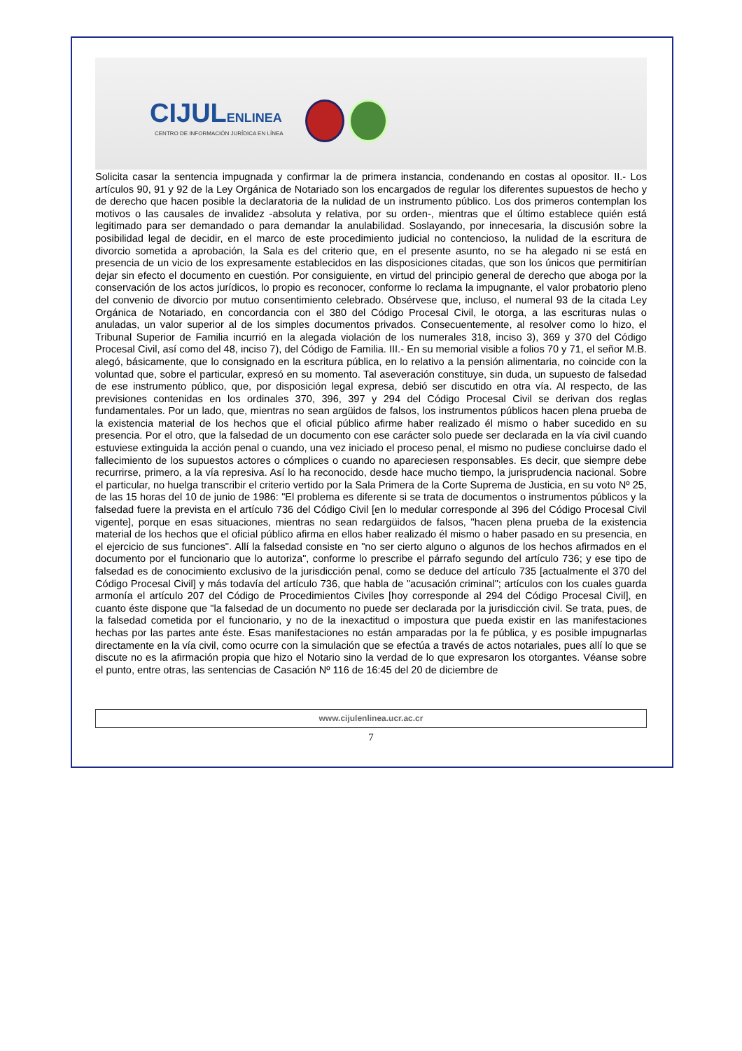CIJULENLINEA
CENTRO DE INFORMACIÓN JURÍDICA EN LÍNEA
Solicita casar la sentencia impugnada y confirmar la de primera instancia, condenando en costas al opositor. II.- Los artículos 90, 91 y 92 de la Ley Orgánica de Notariado son los encargados de regular los diferentes supuestos de hecho y de derecho que hacen posible la declaratoria de la nulidad de un instrumento público. Los dos primeros contemplan los motivos o las causales de invalidez -absoluta y relativa, por su orden-, mientras que el último establece quién está legitimado para ser demandado o para demandar la anulabilidad. Soslayando, por innecesaria, la discusión sobre la posibilidad legal de decidir, en el marco de este procedimiento judicial no contencioso, la nulidad de la escritura de divorcio sometida a aprobación, la Sala es del criterio que, en el presente asunto, no se ha alegado ni se está en presencia de un vicio de los expresamente establecidos en las disposiciones citadas, que son los únicos que permitirían dejar sin efecto el documento en cuestión. Por consiguiente, en virtud del principio general de derecho que aboga por la conservación de los actos jurídicos, lo propio es reconocer, conforme lo reclama la impugnante, el valor probatorio pleno del convenio de divorcio por mutuo consentimiento celebrado. Obsérvese que, incluso, el numeral 93 de la citada Ley Orgánica de Notariado, en concordancia con el 380 del Código Procesal Civil, le otorga, a las escrituras nulas o anuladas, un valor superior al de los simples documentos privados. Consecuentemente, al resolver como lo hizo, el Tribunal Superior de Familia incurrió en la alegada violación de los numerales 318, inciso 3), 369 y 370 del Código Procesal Civil, así como del 48, inciso 7), del Código de Familia. III.- En su memorial visible a folios 70 y 71, el señor M.B. alegó, básicamente, que lo consignado en la escritura pública, en lo relativo a la pensión alimentaria, no coincide con la voluntad que, sobre el particular, expresó en su momento. Tal aseveración constituye, sin duda, un supuesto de falsedad de ese instrumento público, que, por disposición legal expresa, debió ser discutido en otra vía. Al respecto, de las previsiones contenidas en los ordinales 370, 396, 397 y 294 del Código Procesal Civil se derivan dos reglas fundamentales. Por un lado, que, mientras no sean argüidos de falsos, los instrumentos públicos hacen plena prueba de la existencia material de los hechos que el oficial público afirme haber realizado él mismo o haber sucedido en su presencia. Por el otro, que la falsedad de un documento con ese carácter solo puede ser declarada en la vía civil cuando estuviese extinguida la acción penal o cuando, una vez iniciado el proceso penal, el mismo no pudiese concluirse dado el fallecimiento de los supuestos actores o cómplices o cuando no apareciesen responsables. Es decir, que siempre debe recurrirse, primero, a la vía represiva. Así lo ha reconocido, desde hace mucho tiempo, la jurisprudencia nacional. Sobre el particular, no huelga transcribir el criterio vertido por la Sala Primera de la Corte Suprema de Justicia, en su voto Nº 25, de las 15 horas del 10 de junio de 1986: "El problema es diferente si se trata de documentos o instrumentos públicos y la falsedad fuere la prevista en el artículo 736 del Código Civil [en lo medular corresponde al 396 del Código Procesal Civil vigente], porque en esas situaciones, mientras no sean redargüidos de falsos, "hacen plena prueba de la existencia material de los hechos que el oficial público afirma en ellos haber realizado él mismo o haber pasado en su presencia, en el ejercicio de sus funciones". Allí la falsedad consiste en "no ser cierto alguno o algunos de los hechos afirmados en el documento por el funcionario que lo autoriza", conforme lo prescribe el párrafo segundo del artículo 736; y ese tipo de falsedad es de conocimiento exclusivo de la jurisdicción penal, como se deduce del artículo 735 [actualmente el 370 del Código Procesal Civil] y más todavía del artículo 736, que habla de "acusación criminal"; artículos con los cuales guarda armonía el artículo 207 del Código de Procedimientos Civiles [hoy corresponde al 294 del Código Procesal Civil], en cuanto éste dispone que "la falsedad de un documento no puede ser declarada por la jurisdicción civil. Se trata, pues, de la falsedad cometida por el funcionario, y no de la inexactitud o impostura que pueda existir en las manifestaciones hechas por las partes ante éste. Esas manifestaciones no están amparadas por la fe pública, y es posible impugnarlas directamente en la vía civil, como ocurre con la simulación que se efectúa a través de actos notariales, pues allí lo que se discute no es la afirmación propia que hizo el Notario sino la verdad de lo que expresaron los otorgantes. Véanse sobre el punto, entre otras, las sentencias de Casación Nº 116 de 16:45 del 20 de diciembre de
www.cijulenlinea.ucr.ac.cr
7